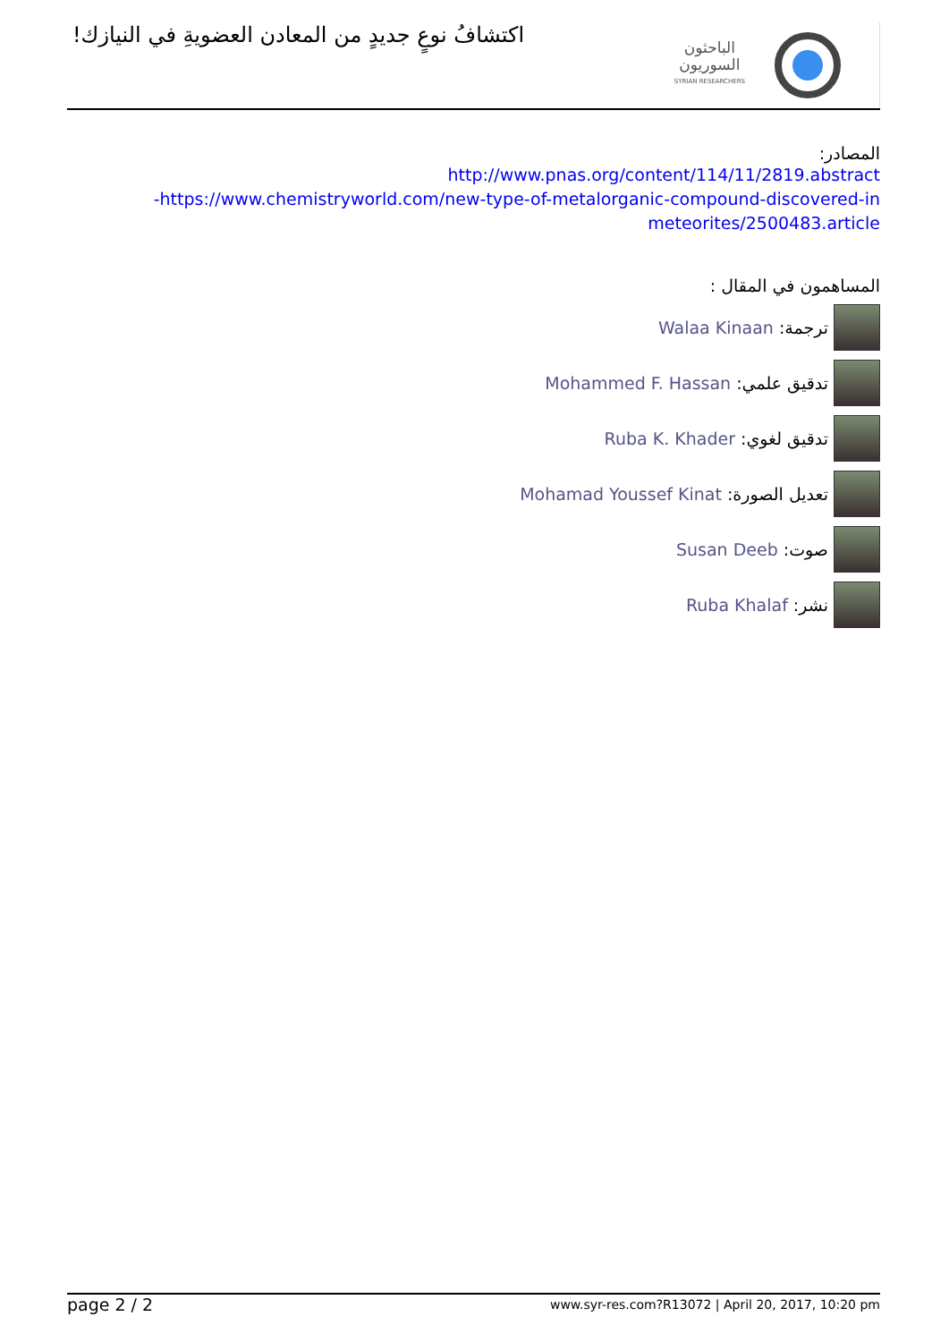اكتشافُ نوعٍ جديدٍ من المعادن العضويةِ في النيازك!
الباحثون
السوريون
SYRIAN RESEARCHERS
المصادر:
http://www.pnas.org/content/114/11/2819.abstract
-https://www.chemistryworld.com/new-type-of-metalorganic-compound-discovered-in
meteorites/2500483.article
المساهمون في المقال :
ترجمة: Walaa Kinaan
تدقيق علمي: Mohammed F. Hassan
تدقيق لغوي: Ruba K. Khader
تعديل الصورة: Mohamad Youssef Kinat
صوت: Susan Deeb
نشر: Ruba Khalaf
page 2 / 2 www.syr-res.com?R13072 | April 20, 2017, 10:20 pm